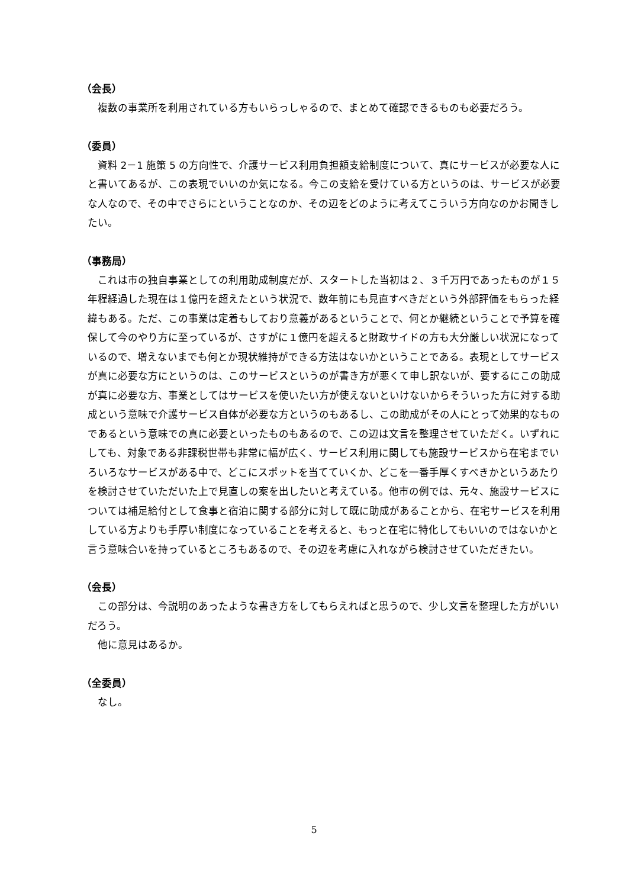（会長）
複数の事業所を利用されている方もいらっしゃるので、まとめて確認できるものも必要だろう。
（委員）
資料 2－1 施策 5 の方向性で、介護サービス利用負担額支給制度について、真にサービスが必要な人にと書いてあるが、この表現でいいのか気になる。今この支給を受けている方というのは、サービスが必要な人なので、その中でさらにということなのか、その辺をどのように考えてこういう方向なのかお聞きしたい。
（事務局）
これは市の独自事業としての利用助成制度だが、スタートした当初は２、３千万円であったものが１５年程経過した現在は１億円を超えたという状況で、数年前にも見直すべきだという外部評価をもらった経緯もある。ただ、この事業は定着もしており意義があるということで、何とか継続ということで予算を確保して今のやり方に至っているが、さすがに１億円を超えると財政サイドの方も大分厳しい状況になっているので、増えないまでも何とか現状維持ができる方法はないかということである。表現としてサービスが真に必要な方にというのは、このサービスというのが書き方が悪くて申し訳ないが、要するにこの助成が真に必要な方、事業としてはサービスを使いたい方が使えないといけないからそういった方に対する助成という意味で介護サービス自体が必要な方というのもあるし、この助成がその人にとって効果的なものであるという意味での真に必要といったものもあるので、この辺は文言を整理させていただく。いずれにしても、対象である非課税世帯も非常に幅が広く、サービス利用に関しても施設サービスから在宅までいろいろなサービスがある中で、どこにスポットを当てていくか、どこを一番手厚くすべきかというあたりを検討させていただいた上で見直しの案を出したいと考えている。他市の例では、元々、施設サービスについては補足給付として食事と宿泊に関する部分に対して既に助成があることから、在宅サービスを利用している方よりも手厚い制度になっていることを考えると、もっと在宅に特化してもいいのではないかと言う意味合いを持っているところもあるので、その辺を考慮に入れながら検討させていただきたい。
（会長）
この部分は、今説明のあったような書き方をしてもらえればと思うので、少し文言を整理した方がいいだろう。
他に意見はあるか。
（全委員）
なし。
5